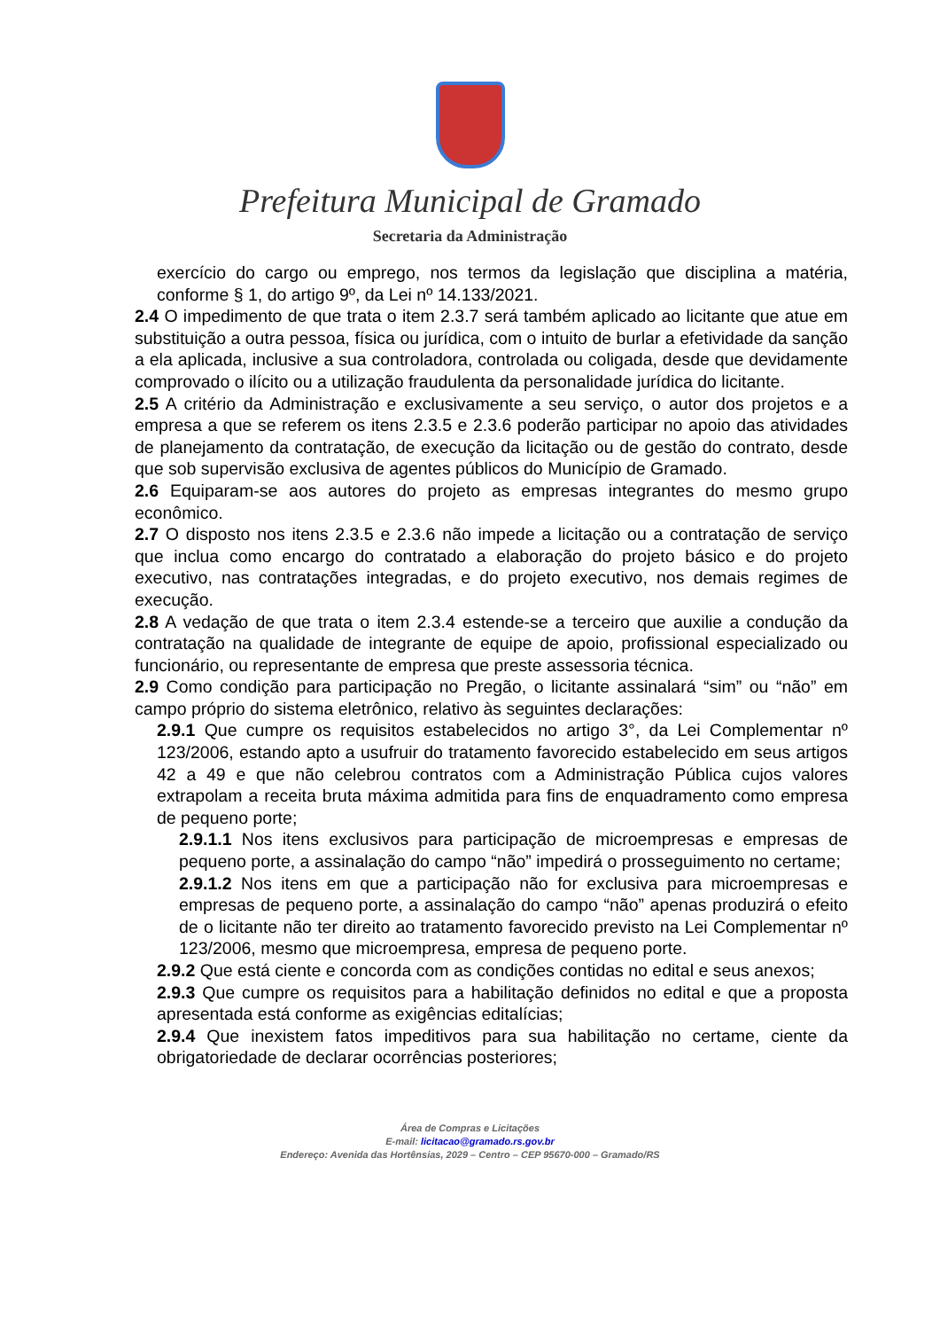Prefeitura Municipal de Gramado
Secretaria da Administração
exercício do cargo ou emprego, nos termos da legislação que disciplina a matéria, conforme § 1, do artigo 9º, da Lei nº 14.133/2021.
2.4 O impedimento de que trata o item 2.3.7 será também aplicado ao licitante que atue em substituição a outra pessoa, física ou jurídica, com o intuito de burlar a efetividade da sanção a ela aplicada, inclusive a sua controladora, controlada ou coligada, desde que devidamente comprovado o ilícito ou a utilização fraudulenta da personalidade jurídica do licitante.
2.5 A critério da Administração e exclusivamente a seu serviço, o autor dos projetos e a empresa a que se referem os itens 2.3.5 e 2.3.6 poderão participar no apoio das atividades de planejamento da contratação, de execução da licitação ou de gestão do contrato, desde que sob supervisão exclusiva de agentes públicos do Município de Gramado.
2.6 Equiparam-se aos autores do projeto as empresas integrantes do mesmo grupo econômico.
2.7 O disposto nos itens 2.3.5 e 2.3.6 não impede a licitação ou a contratação de serviço que inclua como encargo do contratado a elaboração do projeto básico e do projeto executivo, nas contratações integradas, e do projeto executivo, nos demais regimes de execução.
2.8 A vedação de que trata o item 2.3.4 estende-se a terceiro que auxilie a condução da contratação na qualidade de integrante de equipe de apoio, profissional especializado ou funcionário, ou representante de empresa que preste assessoria técnica.
2.9 Como condição para participação no Pregão, o licitante assinalará “sim” ou “não” em campo próprio do sistema eletrônico, relativo às seguintes declarações:
2.9.1 Que cumpre os requisitos estabelecidos no artigo 3°, da Lei Complementar nº 123/2006, estando apto a usufruir do tratamento favorecido estabelecido em seus artigos 42 a 49 e que não celebrou contratos com a Administração Pública cujos valores extrapolam a receita bruta máxima admitida para fins de enquadramento como empresa de pequeno porte;
2.9.1.1 Nos itens exclusivos para participação de microempresas e empresas de pequeno porte, a assinalação do campo “não” impedirá o prosseguimento no certame;
2.9.1.2 Nos itens em que a participação não for exclusiva para microempresas e empresas de pequeno porte, a assinalação do campo “não” apenas produzirá o efeito de o licitante não ter direito ao tratamento favorecido previsto na Lei Complementar nº 123/2006, mesmo que microempresa, empresa de pequeno porte.
2.9.2 Que está ciente e concorda com as condições contidas no edital e seus anexos;
2.9.3 Que cumpre os requisitos para a habilitação definidos no edital e que a proposta apresentada está conforme as exigências editalícias;
2.9.4 Que inexistem fatos impeditivos para sua habilitação no certame, ciente da obrigatoriedade de declarar ocorrências posteriores;
Área de Compras e Licitações
E-mail: licitacao@gramado.rs.gov.br
Endereço: Avenida das Hortênsias, 2029 – Centro – CEP 95670-000 – Gramado/RS